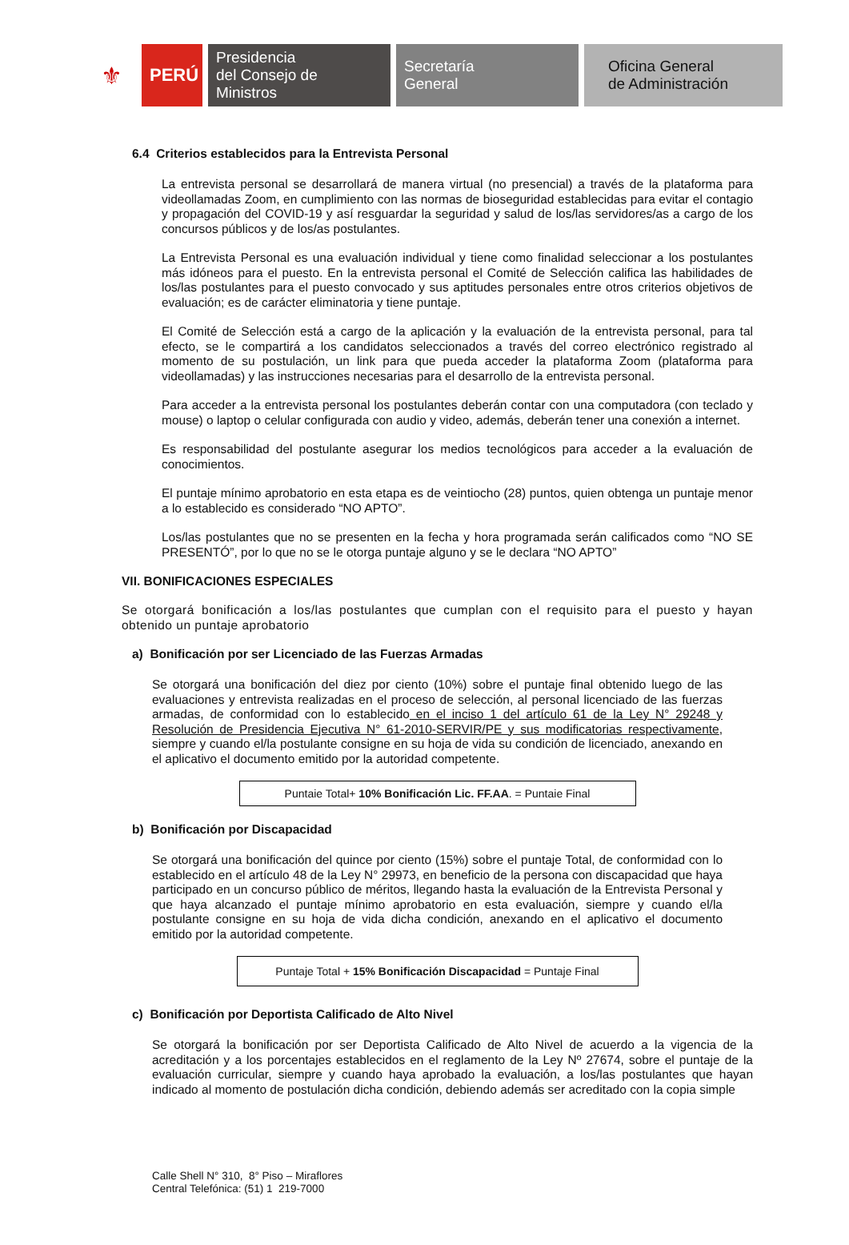⚜
PERÚ
Presidencia
del Consejo de Ministros
Secretaría
General
Oficina General
de Administración
6.4 Criterios establecidos para la Entrevista Personal
La entrevista personal se desarrollará de manera virtual (no presencial) a través de la plataforma para videollamadas Zoom, en cumplimiento con las normas de bioseguridad establecidas para evitar el contagio y propagación del COVID-19 y así resguardar la seguridad y salud de los/las servidores/as a cargo de los concursos públicos y de los/as postulantes.
La Entrevista Personal es una evaluación individual y tiene como finalidad seleccionar a los postulantes más idóneos para el puesto. En la entrevista personal el Comité de Selección califica las habilidades de los/las postulantes para el puesto convocado y sus aptitudes personales entre otros criterios objetivos de evaluación; es de carácter eliminatoria y tiene puntaje.
El Comité de Selección está a cargo de la aplicación y la evaluación de la entrevista personal, para tal efecto, se le compartirá a los candidatos seleccionados a través del correo electrónico registrado al momento de su postulación, un link para que pueda acceder la plataforma Zoom (plataforma para videollamadas) y las instrucciones necesarias para el desarrollo de la entrevista personal.
Para acceder a la entrevista personal los postulantes deberán contar con una computadora (con teclado y mouse) o laptop o celular configurada con audio y video, además, deberán tener una conexión a internet.
Es responsabilidad del postulante asegurar los medios tecnológicos para acceder a la evaluación de conocimientos.
El puntaje mínimo aprobatorio en esta etapa es de veintiocho (28) puntos, quien obtenga un puntaje menor a lo establecido es considerado “NO APTO”.
Los/las postulantes que no se presenten en la fecha y hora programada serán calificados como “NO SE PRESENTÓ”, por lo que no se le otorga puntaje alguno y se le declara “NO APTO”
VII. BONIFICACIONES ESPECIALES
Se otorgará bonificación a los/las postulantes que cumplan con el requisito para el puesto y hayan obtenido un puntaje aprobatorio
a) Bonificación por ser Licenciado de las Fuerzas Armadas
Se otorgará una bonificación del diez por ciento (10%) sobre el puntaje final obtenido luego de las evaluaciones y entrevista realizadas en el proceso de selección, al personal licenciado de las fuerzas armadas, de conformidad con lo establecido en el inciso 1 del artículo 61 de la Ley N° 29248 y Resolución de Presidencia Ejecutiva N° 61-2010-SERVIR/PE y sus modificatorias respectivamente, siempre y cuando el/la postulante consigne en su hoja de vida su condición de licenciado, anexando en el aplicativo el documento emitido por la autoridad competente.
Puntaie Total+ 10% Bonificación Lic. FF.AA. = Puntaie Final
b) Bonificación por Discapacidad
Se otorgará una bonificación del quince por ciento (15%) sobre el puntaje Total, de conformidad con lo establecido en el artículo 48 de la Ley N° 29973, en beneficio de la persona con discapacidad que haya participado en un concurso público de méritos, llegando hasta la evaluación de la Entrevista Personal y que haya alcanzado el puntaje mínimo aprobatorio en esta evaluación, siempre y cuando el/la postulante consigne en su hoja de vida dicha condición, anexando en el aplicativo el documento emitido por la autoridad competente.
Puntaje Total + 15% Bonificación Discapacidad = Puntaje Final
c) Bonificación por Deportista Calificado de Alto Nivel
Se otorgará la bonificación por ser Deportista Calificado de Alto Nivel de acuerdo a la vigencia de la acreditación y a los porcentajes establecidos en el reglamento de la Ley Nº 27674, sobre el puntaje de la evaluación curricular, siempre y cuando haya aprobado la evaluación, a los/las postulantes que hayan indicado al momento de postulación dicha condición, debiendo además ser acreditado con la copia simple
Calle Shell N° 310, 8° Piso – Miraflores
Central Telefónica: (51) 1 219-7000